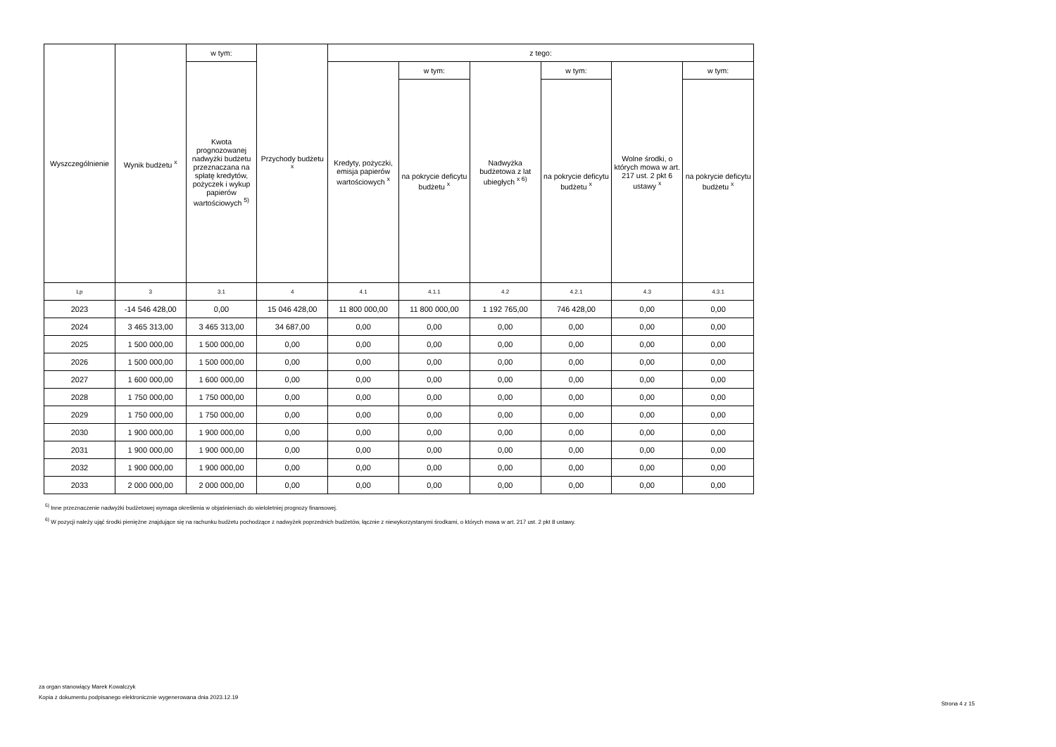| Wyszczególnienie | Wynik budżetu <sup>x</sup> | w tym: | Przychody budżetu <sup>x</sup> | z tego: | | | | | |
| --- | --- | --- | --- | --- | --- | --- | --- | --- | --- |
| | | Kwota prognozowanej nadwyżki budżetu przeznaczana na spłatę kredytów, pożyczek i wykup papierów wartościowych <sup>5)</sup> | | Kredyty, pożyczki, emisja papierów wartościowych <sup>x</sup> | w tym: | Nadwyżka budżetowa z lat ubiegłych <sup>x 6)</sup> | w tym: | Wolne środki, o których mowa w art. 217 ust. 2 pkt 6 ustawy <sup>x</sup> | w tym: |
| | | | | | na pokrycie deficytu budżetu <sup>x</sup> | | na pokrycie deficytu budżetu <sup>x</sup> | | na pokrycie deficytu budżetu <sup>x</sup> |
| Lp | 3 | 3.1 | 4 | 4.1 | 4.1.1 | 4.2 | 4.2.1 | 4.3 | 4.3.1 |
| 2023 | -14 546 428,00 | 0,00 | 15 046 428,00 | 11 800 000,00 | 11 800 000,00 | 1 192 765,00 | 746 428,00 | 0,00 | 0,00 |
| 2024 | 3 465 313,00 | 3 465 313,00 | 34 687,00 | 0,00 | 0,00 | 0,00 | 0,00 | 0,00 | 0,00 |
| 2025 | 1 500 000,00 | 1 500 000,00 | 0,00 | 0,00 | 0,00 | 0,00 | 0,00 | 0,00 | 0,00 |
| 2026 | 1 500 000,00 | 1 500 000,00 | 0,00 | 0,00 | 0,00 | 0,00 | 0,00 | 0,00 | 0,00 |
| 2027 | 1 600 000,00 | 1 600 000,00 | 0,00 | 0,00 | 0,00 | 0,00 | 0,00 | 0,00 | 0,00 |
| 2028 | 1 750 000,00 | 1 750 000,00 | 0,00 | 0,00 | 0,00 | 0,00 | 0,00 | 0,00 | 0,00 |
| 2029 | 1 750 000,00 | 1 750 000,00 | 0,00 | 0,00 | 0,00 | 0,00 | 0,00 | 0,00 | 0,00 |
| 2030 | 1 900 000,00 | 1 900 000,00 | 0,00 | 0,00 | 0,00 | 0,00 | 0,00 | 0,00 | 0,00 |
| 2031 | 1 900 000,00 | 1 900 000,00 | 0,00 | 0,00 | 0,00 | 0,00 | 0,00 | 0,00 | 0,00 |
| 2032 | 1 900 000,00 | 1 900 000,00 | 0,00 | 0,00 | 0,00 | 0,00 | 0,00 | 0,00 | 0,00 |
| 2033 | 2 000 000,00 | 2 000 000,00 | 0,00 | 0,00 | 0,00 | 0,00 | 0,00 | 0,00 | 0,00 |
<sup>5)</sup> Inne przeznaczenie nadwyżki budżetowej wymaga określenia w objaśnieniach do wieloletniej prognozy finansowej.
<sup>6)</sup> W pozycji należy ująć środki pieniężne znajdujące się na rachunku budżetu pochodzące z nadwyżek poprzednich budżetów, łącznie z niewykorzystanymi środkami, o których mowa w art. 217 ust. 2 pkt 8 ustawy.
za organ stanowiący Marek Kowalczyk
Kopia z dokumentu podpisanego elektronicznie wygenerowana dnia 2023.12.19
Strona 4 z 15